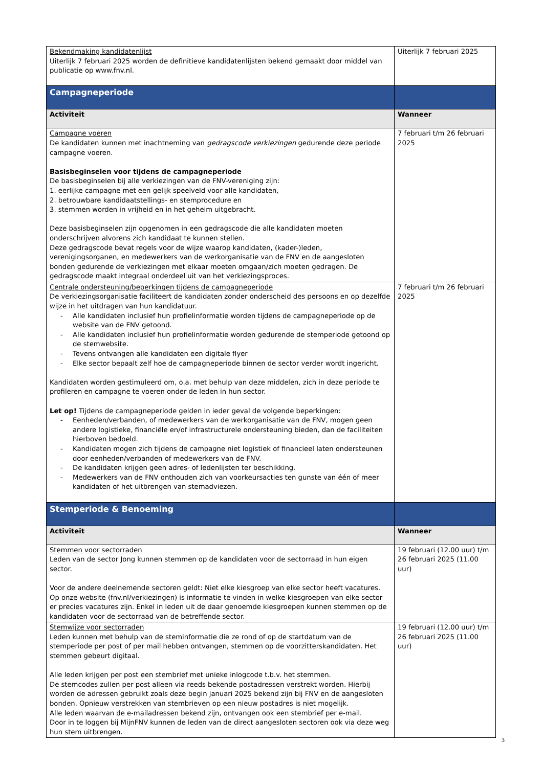| Bekendmaking kandidatenlijst Uiterlijk 7 februari 2025 worden de definitieve kandidatenlijsten bekend gemaakt door middel van publicatie op www.fnv.nl. | Uiterlijk 7 februari 2025 |
| Campagneperiode | |
| Activiteit | Wanneer |
| Campagne voeren De kandidaten kunnen met inachtneming van gedragscode verkiezingen gedurende deze periode campagne voeren. Basisbeginselen voor tijdens de campagneperiode De basisbeginselen bij alle verkiezingen van de FNV-vereniging zijn: 1. eerlijke campagne met een gelijk speelveld voor alle kandidaten, 2. betrouwbare kandidaatstellings- en stemprocedure en 3. stemmen worden in vrijheid en in het geheim uitgebracht. Deze basisbeginselen zijn opgenomen in een gedragscode die alle kandidaten moeten onderschrijven alvorens zich kandidaat te kunnen stellen. Deze gedragscode bevat regels voor de wijze waarop kandidaten, (kader-)leden, verenigingsorganen, en medewerkers van de werkorganisatie van de FNV en de aangesloten bonden gedurende de verkiezingen met elkaar moeten omgaan/zich moeten gedragen. De gedragscode maakt integraal onderdeel uit van het verkiezingsproces. | 7 februari t/m 26 februari 2025 |
| Centrale ondersteuning/beperkingen tijdens de campagneperiode De verkiezingsorganisatie faciliteert de kandidaten zonder onderscheid des persoons en op dezelfde wijze in het uitdragen van hun kandidatuur. - Alle kandidaten inclusief hun profielinformatie worden tijdens de campagneperiode op de website van de FNV getoond. - Alle kandidaten inclusief hun profielinformatie worden gedurende de stemperiode getoond op de stemwebsite. - Tevens ontvangen alle kandidaten een digitale flyer - Elke sector bepaalt zelf hoe de campagneperiode binnen de sector verder wordt ingericht. Kandidaten worden gestimuleerd om, o.a. met behulp van deze middelen, zich in deze periode te profileren en campagne te voeren onder de leden in hun sector. Let op! Tijdens de campagneperiode gelden in ieder geval de volgende beperkingen: - Eenheden/verbanden, of medewerkers van de werkorganisatie van de FNV, mogen geen andere logistieke, financiële en/of infrastructurele ondersteuning bieden, dan de faciliteiten hierboven bedoeld. - Kandidaten mogen zich tijdens de campagne niet logistiek of financieel laten ondersteunen door eenheden/verbanden of medewerkers van de FNV. - De kandidaten krijgen geen adres- of ledenlijsten ter beschikking. - Medewerkers van de FNV onthouden zich van voorkeursacties ten gunste van één of meer kandidaten of het uitbrengen van stemadviezen. | 7 februari t/m 26 februari 2025 |
| Stemperiode & Benoeming | |
| Activiteit | Wanneer |
| Stemmen voor sectorraden Leden van de sector Jong kunnen stemmen op de kandidaten voor de sectorraad in hun eigen sector. Voor de andere deelnemende sectoren geldt: Niet elke kiesgroep van elke sector heeft vacatures. Op onze website (fnv.nl/verkiezingen) is informatie te vinden in welke kiesgroepen van elke sector er precies vacatures zijn. Enkel in leden uit de daar genoemde kiesgroepen kunnen stemmen op de kandidaten voor de sectorraad van de betreffende sector. | 19 februari (12.00 uur) t/m 26 februari 2025 (11.00 uur) |
| Stemwijze voor sectorraden Leden kunnen met behulp van de steminformatie die ze rond of op de startdatum van de stemperiode per post of per mail hebben ontvangen, stemmen op de voorzitterskandidaten. Het stemmen gebeurt digitaal. Alle leden krijgen per post een stembrief met unieke inlogcode t.b.v. het stemmen. De stemcodes zullen per post alleen via reeds bekende postadressen verstrekt worden. Hierbij worden de adressen gebruikt zoals deze begin januari 2025 bekend zijn bij FNV en de aangesloten bonden. Opnieuw verstrekken van stembrieven op een nieuw postadres is niet mogelijk. Alle leden waarvan de e-mailadressen bekend zijn, ontvangen ook een stembrief per e-mail. Door in te loggen bij MijnFNV kunnen de leden van de direct aangesloten sectoren ook via deze weg hun stem uitbrengen. | 19 februari (12.00 uur) t/m 26 februari 2025 (11.00 uur) |
3